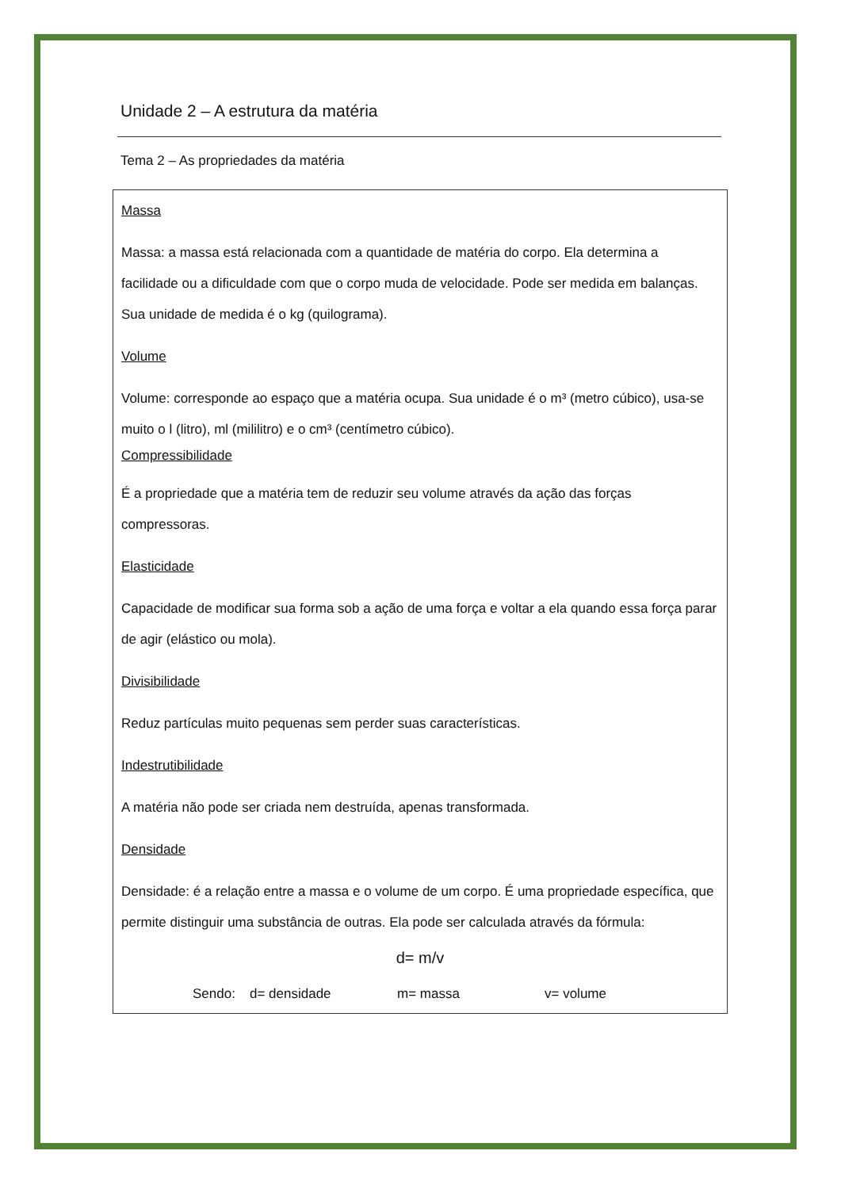Unidade 2 – A estrutura da matéria
Tema 2 – As propriedades da matéria
Massa
Massa: a massa está relacionada com a quantidade de matéria do corpo. Ela determina a facilidade ou a dificuldade com que o corpo muda de velocidade. Pode ser medida em balanças. Sua unidade de medida é o kg (quilograma).
Volume
Volume: corresponde ao espaço que a matéria ocupa. Sua unidade é o m³ (metro cúbico), usa-se muito o l (litro), ml (mililitro) e o cm³ (centímetro cúbico).
Compressibilidade
É a propriedade que a matéria tem de reduzir seu volume através da ação das forças compressoras.
Elasticidade
Capacidade de modificar sua forma sob a ação de uma força e voltar a ela quando essa força parar de agir (elástico ou mola).
Divisibilidade
Reduz partículas muito pequenas sem perder suas características.
Indestrutibilidade
A matéria não pode ser criada nem destruída, apenas transformada.
Densidade
Densidade: é a relação entre a massa e o volume de um corpo. É uma propriedade específica, que permite distinguir uma substância de outras. Ela pode ser calculada através da fórmula:
d= m/v
Sendo: d= densidade m= massa v= volume